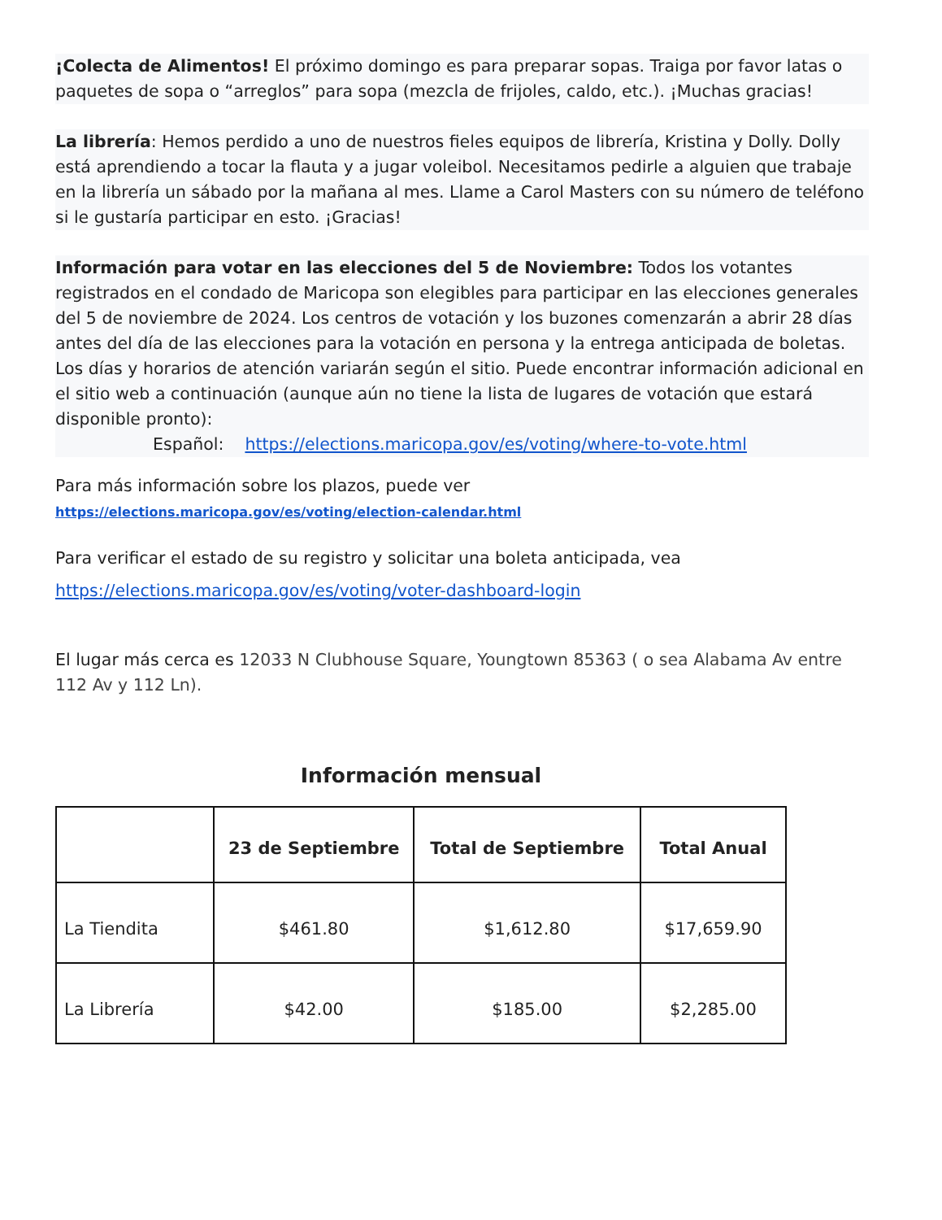¡Colecta de Alimentos! El próximo domingo es para preparar sopas. Traiga por favor latas o paquetes de sopa o “arreglos” para sopa (mezcla de frijoles, caldo, etc.). ¡Muchas gracias!
La librería: Hemos perdido a uno de nuestros fieles equipos de librería, Kristina y Dolly. Dolly está aprendiendo a tocar la flauta y a jugar voleibol. Necesitamos pedirle a alguien que trabaje en la librería un sábado por la mañana al mes. Llame a Carol Masters con su número de teléfono si le gustaría participar en esto. ¡Gracias!
Información para votar en las elecciones del 5 de Noviembre: Todos los votantes registrados en el condado de Maricopa son elegibles para participar en las elecciones generales del 5 de noviembre de 2024. Los centros de votación y los buzones comenzarán a abrir 28 días antes del día de las elecciones para la votación en persona y la entrega anticipada de boletas. Los días y horarios de atención variarán según el sitio. Puede encontrar información adicional en el sitio web a continuación (aunque aún no tiene la lista de lugares de votación que estará disponible pronto):
Español: https://elections.maricopa.gov/es/voting/where-to-vote.html
Para más información sobre los plazos, puede ver
https://elections.maricopa.gov/es/voting/election-calendar.html
Para verificar el estado de su registro y solicitar una boleta anticipada, vea
https://elections.maricopa.gov/es/voting/voter-dashboard-login
El lugar más cerca es 12033 N Clubhouse Square, Youngtown 85363 ( o sea Alabama Av entre 112 Av y 112 Ln).
Información mensual
| | 23 de Septiembre | Total de Septiembre | Total Anual |
| --- | --- | --- | --- |
| La Tiendita | $461.80 | $1,612.80 | $17,659.90 |
| La Librería | $42.00 | $185.00 | $2,285.00 |